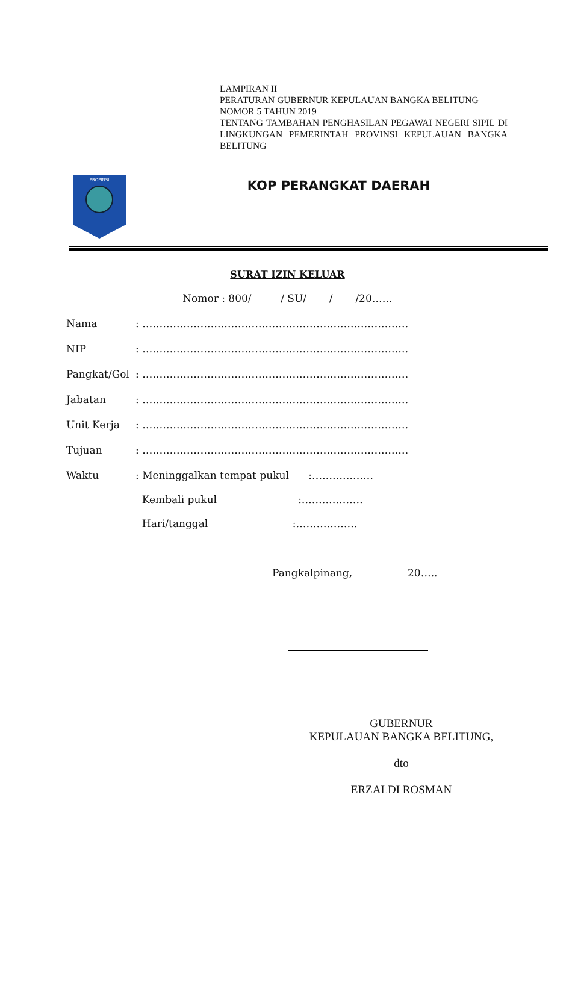LAMPIRAN II
PERATURAN GUBERNUR KEPULAUAN BANGKA BELITUNG
NOMOR 5 TAHUN 2019
TENTANG TAMBAHAN PENGHASILAN PEGAWAI NEGERI SIPIL DI LINGKUNGAN PEMERINTAH PROVINSI KEPULAUAN BANGKA BELITUNG
PROPINSI
KOP PERANGKAT DAERAH
SURAT IZIN KELUAR
Nomor : 800/ / SU/ / /20……
| Nama | : …………………………………………………………………… |
| NIP | : …………………………………………………………………… |
| Pangkat/Gol | : …………………………………………………………………… |
| Jabatan | : …………………………………………………………………… |
| Unit Kerja | : …………………………………………………………………… |
| Tujuan | : …………………………………………………………………… |
| Waktu | : Meninggalkan tempat pukul :……………… Kembali pukul :……………… Hari/tanggal :……………… |
Pangkalpinang, 20…..
GUBERNUR
KEPULAUAN BANGKA BELITUNG,
dto
ERZALDI ROSMAN